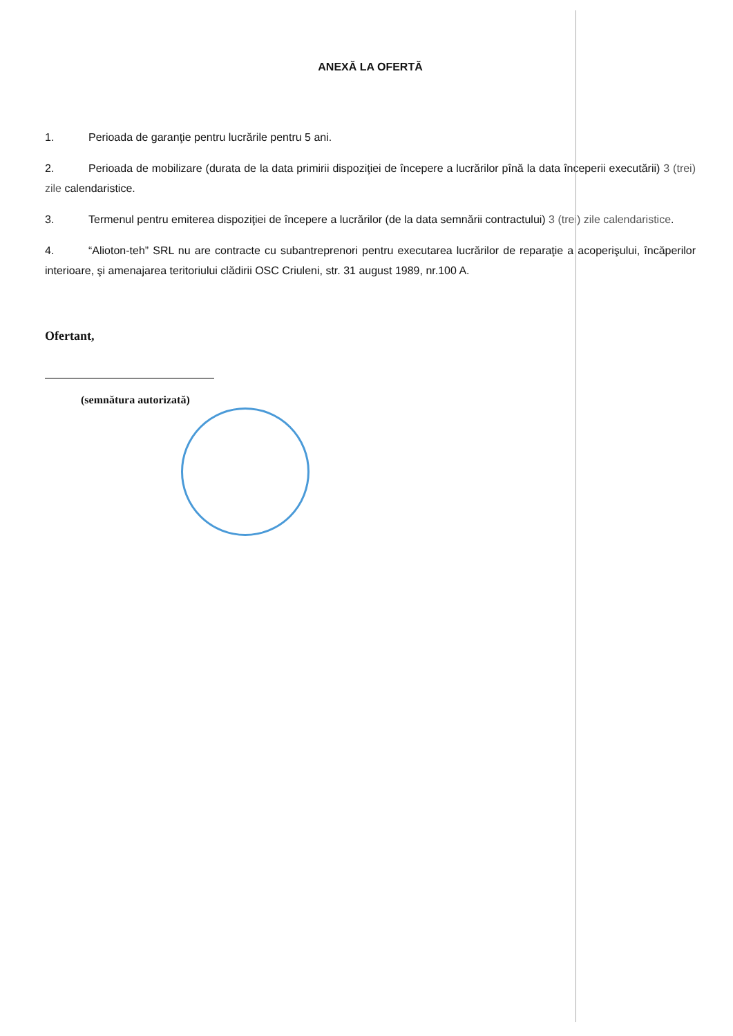ANEXĂ LA OFERTĂ
1. Perioada de garanţie pentru lucrările pentru 5 ani.
2. Perioada de mobilizare (durata de la data primirii dispoziţiei de începere a lucrărilor pînă la data începerii executării) 3 (trei) zile calendaristice.
3. Termenul pentru emiterea dispoziţiei de începere a lucrărilor (de la data semnării contractului) 3 (trei) zile calendaristice.
4. “Alioton-teh” SRL nu are contracte cu subantreprenori pentru executarea lucrărilor de reparaţie a acoperişului, încăperilor interioare, şi amenajarea teritoriului clădirii OSC Criuleni, str. 31 august 1989, nr.100 A.
Ofertant,
(semnătura autorizată)